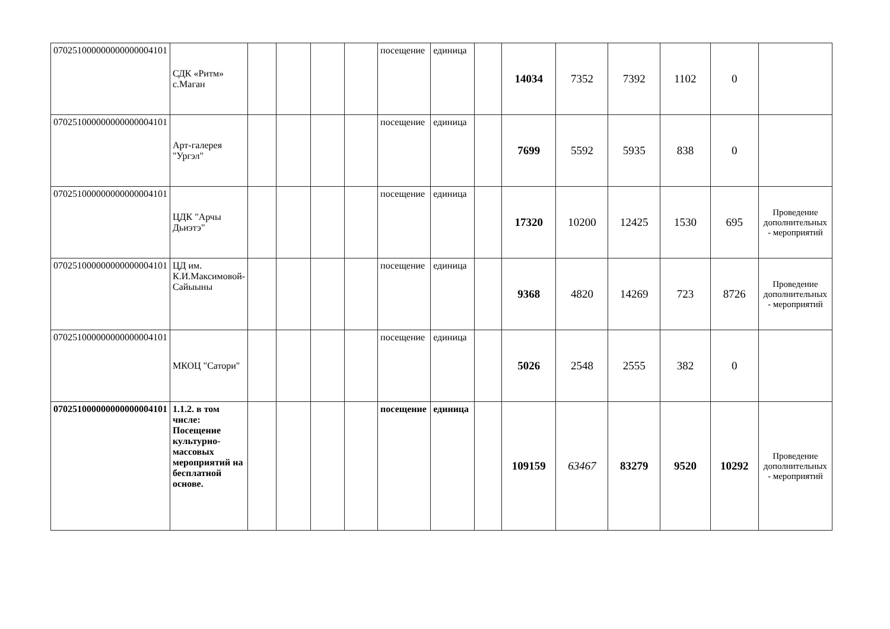| 070251000000000000004101 | СДК «Ритм» с.Маган | | | | | посещение | единица | | 14034 | 7352 | 7392 | 1102 | 0 | |
| 070251000000000000004101 | Арт-галерея "Ургэл" | | | | | посещение | единица | | 7699 | 5592 | 5935 | 838 | 0 | |
| 070251000000000000004101 | ЦДК "Арчы Дьиэтэ" | | | | | посещение | единица | | 17320 | 10200 | 12425 | 1530 | 695 | Проведение дополнительных - мероприятий |
| 070251000000000000004101 | ЦД им. К.И.Максимовой-Сайыыны | | | | | посещение | единица | | 9368 | 4820 | 14269 | 723 | 8726 | Проведение дополнительных - мероприятий |
| 070251000000000000004101 | МКОЦ "Сатори" | | | | | посещение | единица | | 5026 | 2548 | 2555 | 382 | 0 | |
| 070251000000000000004101 | 1.1.2. в том числе: Посещение культурно-массовых мероприятий на бесплатной основе. | | | | | посещение | единица | | 109159 | 63467 | 83279 | 9520 | 10292 | Проведение дополнительных - мероприятий |